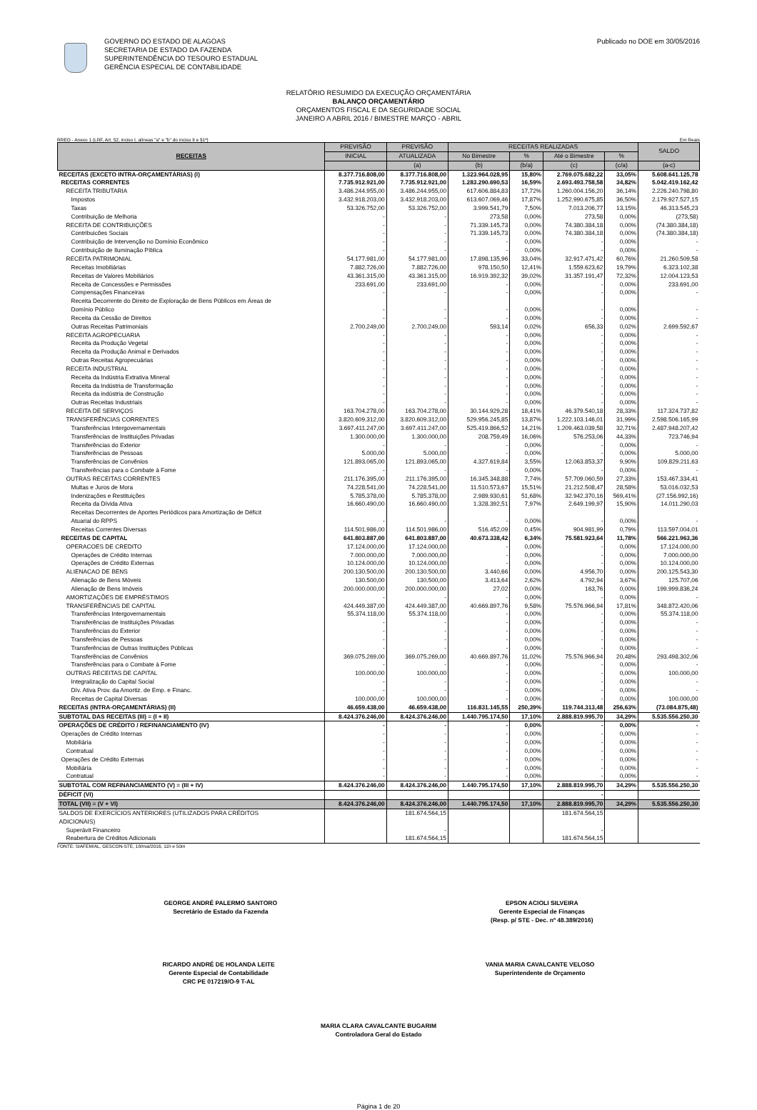GOVERNO DO ESTADO DE ALAGOAS
SECRETARIA DE ESTADO DA FAZENDA
SUPERINTENDÊNCIA DO TESOURO ESTADUAL
GERÊNCIA ESPECIAL DE CONTABILIDADE
Publicado no DOE em 30/05/2016
RELATÓRIO RESUMIDO DA EXECUÇÃO ORÇAMENTÁRIA
BALANÇO ORÇAMENTÁRIO
ORÇAMENTOS FISCAL E DA SEGURIDADE SOCIAL
JANEIRO A ABRIL 2016 / BIMESTRE MARÇO - ABRIL
RREO - Anexo 1 (LRF, Art. 52, inciso I, alíneas "a" e "b" do inciso II e §1º) Em Reais
| RECEITAS | PREVISÃO | PREVISÃO | RECEITAS REALIZADAS | | | | SALDO |
| --- | --- | --- | --- | --- | --- | --- | --- |
| | INICIAL | ATUALIZADA | No Bimestre | % | Até o Bimestre | % | |
| | | (a) | (b) | (b/a) | (c) | (c/a) | (a-c) |
| RECEITAS (EXCETO INTRA-ORÇAMENTÁRIAS) (I) | 8.377.716.808,00 | 8.377.716.808,00 | 1.323.964.028,95 | 15,80% | 2.769.075.682,22 | 33,05% | 5.608.641.125,78 |
| RECEITAS CORRENTES | 7.735.912.921,00 | 7.735.912.921,00 | 1.283.290.690,53 | 16,59% | 2.693.493.758,58 | 34,82% | 5.042.419.162,42 |
| RECEITA TRIBUTARIA | 3.486.244.955,00 | 3.486.244.955,00 | 617.606.884,83 | 17,72% | 1.260.004.156,20 | 36,14% | 2.226.240.798,80 |
| Impostos | 3.432.918.203,00 | 3.432.918.203,00 | 613.607.069,46 | 17,87% | 1.252.990.675,85 | 36,50% | 2.179.927.527,15 |
| Taxas | 53.326.752,00 | 53.326.752,00 | 3.999.541,79 | 7,50% | 7.013.206,77 | 13,15% | 46.313.545,23 |
| Contribuição de Melhoria | - | - | 273,58 | 0,00% | 273,58 | 0,00% | (273,58) |
| RECEITA DE CONTRIBUIÇÕES | - | - | 71.339.145,73 | 0,00% | 74.380.384,18 | 0,00% | (74.380.384,18) |
| Contribuicões Sociais | - | - | 71.339.145,73 | 0,00% | 74.380.384,18 | 0,00% | (74.380.384,18) |
| Contribuição de Intervenção no Domínio Econômico | - | - | - | 0,00% | - | 0,00% | - |
| Contribuição de Iluminação Píblica | - | - | - | 0,00% | - | 0,00% | - |
| RECEITA PATRIMONIAL | 54.177.981,00 | 54.177.981,00 | 17.898.135,96 | 33,04% | 32.917.471,42 | 60,76% | 21.260.509,58 |
| Receitas Imobiliárias | 7.882.726,00 | 7.882.726,00 | 978.150,50 | 12,41% | 1.559.623,62 | 19,79% | 6.323.102,38 |
| Receitas de Valores Mobiliários | 43.361.315,00 | 43.361.315,00 | 16.919.392,32 | 39,02% | 31.357.191,47 | 72,32% | 12.004.123,53 |
| Receita de Concessões e Permissões | 233.691,00 | 233.691,00 | - | 0,00% | - | 0,00% | 233.691,00 |
| Compensações Financeiras | - | - | - | 0,00% | - | 0,00% | - |
| Receita Decorrente do Direito de Exploração de Bens Públicos em Áreas de Domínio Público | - | - | - | 0,00% | - | 0,00% | - |
| Receita da Cessão de Direitos | - | - | - | 0,00% | - | 0,00% | - |
| Outras Receitas Patrimoniais | 2.700.249,00 | 2.700.249,00 | 593,14 | 0,02% | 656,33 | 0,02% | 2.699.592,67 |
| RECEITA AGROPECUARIA | - | - | - | 0,00% | - | 0,00% | - |
| Receita da Produção Vegetal | - | - | - | 0,00% | - | 0,00% | - |
| Receita da Produção Animal e Derivados | - | - | - | 0,00% | - | 0,00% | - |
| Outras Receitas Agropecuárias | - | - | - | 0,00% | - | 0,00% | - |
| RECEITA INDUSTRIAL | - | - | - | 0,00% | - | 0,00% | - |
| Receita da Indústria Extrativa Mineral | - | - | - | 0,00% | - | 0,00% | - |
| Receita da Indústria de Transformação | - | - | - | 0,00% | - | 0,00% | - |
| Receita da indústria de Construção | - | - | - | 0,00% | - | 0,00% | - |
| Outras Receitas Industriais | - | - | - | 0,00% | - | 0,00% | - |
| RECEITA DE SERVIÇOS | 163.704.278,00 | 163.704.278,00 | 30.144.929,28 | 18,41% | 46.379.540,18 | 28,33% | 117.324.737,82 |
| TRANSFERÊNCIAS CORRENTES | 3.820.609.312,00 | 3.820.609.312,00 | 529.956.245,85 | 13,87% | 1.222.103.146,01 | 31,99% | 2.598.506.165,99 |
| Transferências Intergovernamentais | 3.697.411.247,00 | 3.697.411.247,00 | 525.419.866,52 | 14,21% | 1.209.463.039,58 | 32,71% | 2.487.948.207,42 |
| Transferências de Instituições Privadas | 1.300.000,00 | 1.300.000,00 | 208.759,49 | 16,06% | 576.253,06 | 44,33% | 723.746,94 |
| Transferências do Exterior | - | - | - | 0,00% | - | 0,00% | - |
| Transferências de Pessoas | 5.000,00 | 5.000,00 | - | 0,00% | - | 0,00% | 5.000,00 |
| Transferências de Convênios | 121.893.065,00 | 121.893.065,00 | 4.327.619,84 | 3,55% | 12.063.853,37 | 9,90% | 109.829.211,63 |
| Transferências para o Combate à Fome | - | - | - | 0,00% | - | 0,00% | - |
| OUTRAS RECEITAS CORRENTES | 211.176.395,00 | 211.176.395,00 | 16.345.348,88 | 7,74% | 57.709.060,59 | 27,33% | 153.467.334,41 |
| Multas e Juros de Mora | 74.228.541,00 | 74.228.541,00 | 11.510.573,67 | 15,51% | 21.212.508,47 | 28,58% | 53.016.032,53 |
| Indenizações e Restituições | 5.785.378,00 | 5.785.378,00 | 2.989.930,61 | 51,68% | 32.942.370,16 | 569,41% | (27.156.992,16) |
| Receita da Dívida Ativa | 16.660.490,00 | 16.660.490,00 | 1.328.392,51 | 7,97% | 2.649.199,97 | 15,90% | 14.011.290,03 |
| Receitas Decorrentes de Aportes Periódicos para Amortização de Déficit Atuarial do RPPS | - | - | - | 0,00% | - | 0,00% | - |
| Receitas Correntes Diversas | 114.501.986,00 | 114.501.986,00 | 516.452,09 | 0,45% | 904.981,99 | 0,79% | 113.597.004,01 |
| RECEITAS DE CAPITAL | 641.803.887,00 | 641.803.887,00 | 40.673.338,42 | 6,34% | 75.581.923,64 | 11,78% | 566.221.963,36 |
| OPERACOES DE CREDITO | 17.124.000,00 | 17.124.000,00 | - | 0,00% | - | 0,00% | 17.124.000,00 |
| Operações de Crédito Internas | 7.000.000,00 | 7.000.000,00 | - | 0,00% | - | 0,00% | 7.000.000,00 |
| Operações de Crédito Externas | 10.124.000,00 | 10.124.000,00 | - | 0,00% | - | 0,00% | 10.124.000,00 |
| ALIENACAO DE BENS | 200.130.500,00 | 200.130.500,00 | 3.440,66 | 0,00% | 4.956,70 | 0,00% | 200.125.543,30 |
| Alienação de Bens Móveis | 130.500,00 | 130.500,00 | 3.413,64 | 2,62% | 4.792,94 | 3,67% | 125.707,06 |
| Alienação de Bens Imóveis | 200.000.000,00 | 200.000.000,00 | 27,02 | 0,00% | 163,76 | 0,00% | 199.999.836,24 |
| AMORTIZAÇÕES DE EMPRÉSTIMOS | - | - | - | 0,00% | - | 0,00% | - |
| TRANSFERÊNCIAS DE CAPITAL | 424.449.387,00 | 424.449.387,00 | 40.669.897,76 | 9,58% | 75.576.966,94 | 17,81% | 348.872.420,06 |
| Transferências Intergovernamentais | 55.374.118,00 | 55.374.118,00 | - | 0,00% | - | 0,00% | 55.374.118,00 |
| Transferências de Instituições Privadas | - | - | - | 0,00% | - | 0,00% | - |
| Transferências do Exterior | - | - | - | 0,00% | - | 0,00% | - |
| Transferências de Pessoas | - | - | - | 0,00% | - | 0,00% | - |
| Transferências de Outras Instituições Públicas | - | - | - | 0,00% | - | 0,00% | - |
| Transferências de Convênios | 369.075.269,00 | 369.075.269,00 | 40.669.897,76 | 11,02% | 75.576.966,94 | 20,48% | 293.498.302,06 |
| Transferências para o Combate à Fome | - | - | - | 0,00% | - | 0,00% | - |
| OUTRAS RECEITAS DE CAPITAL | 100.000,00 | 100.000,00 | - | 0,00% | - | 0,00% | 100.000,00 |
| Integralização do Capital Social | - | - | - | 0,00% | - | 0,00% | - |
| Dív. Ativa Prov. da Amortiz. de Emp. e Financ. | - | - | - | 0,00% | - | 0,00% | - |
| Receitas de Capital Diversas | 100.000,00 | 100.000,00 | - | 0,00% | - | 0,00% | 100.000,00 |
| RECEITAS (INTRA-ORÇAMENTÁRIAS) (II) | 46.659.438,00 | 46.659.438,00 | 116.831.145,55 | 250,39% | 119.744.313,48 | 256,63% | (73.084.875,48) |
| SUBTOTAL DAS RECEITAS (III) = (I + II) | 8.424.376.246,00 | 8.424.376.246,00 | 1.440.795.174,50 | 17,10% | 2.888.819.995,70 | 34,29% | 5.535.556.250,30 |
| OPERAÇÕES DE CRÉDITO / REFINANCIAMENTO (IV) | - | - | - | 0,00% | - | 0,00% | - |
| Operações de Crédito Internas | - | - | - | 0,00% | - | 0,00% | - |
| Mobiliária | - | - | - | 0,00% | - | 0,00% | - |
| Contratual | - | - | - | 0,00% | - | 0,00% | - |
| Operações de Crédito Externas | - | - | - | 0,00% | - | 0,00% | - |
| Mobiliária | - | - | - | 0,00% | - | 0,00% | - |
| Contratual | - | - | - | 0,00% | - | 0,00% | - |
| SUBTOTAL COM REFINANCIAMENTO (V) = (III + IV) | 8.424.376.246,00 | 8.424.376.246,00 | 1.440.795.174,50 | 17,10% | 2.888.819.995,70 | 34,29% | 5.535.556.250,30 |
| DÉFICIT (VI) | | | | | - | | |
| TOTAL (VII) = (V + VI) | 8.424.376.246,00 | 8.424.376.246,00 | 1.440.795.174,50 | 17,10% | 2.888.819.995,70 | 34,29% | 5.535.556.250,30 |
| SALDOS DE EXERCÍCIOS ANTERIORES (UTILIZADOS PARA CRÉDITOS ADICIONAIS) | | 181.674.564,15 | | | 181.674.564,15 | | |
| Superávit Financeiro | | - | | | - | | |
| Reabertura de Créditos Adicionais | | 181.674.564,15 | | | 181.674.564,15 | | |
FONTE: SIAFEM/AL, GESCON-STE, 18/mai/2016, 11h e 50m
GEORGE ANDRÉ PALERMO SANTORO
Secretário de Estado da Fazenda
EPSON ACIOLI SILVEIRA
Gerente Especial de Finanças
(Resp. p/ STE - Dec. nº 48.389/2016)
RICARDO ANDRÉ DE HOLANDA LEITE
Gerente Especial de Contabilidade
CRC PE 017219/O-9 T-AL
VANIA MARIA CAVALCANTE VELOSO
Superintendente de Orçamento
MARIA CLARA CAVALCANTE BUGARIM
Controladora Geral do Estado
Página 1 de 20